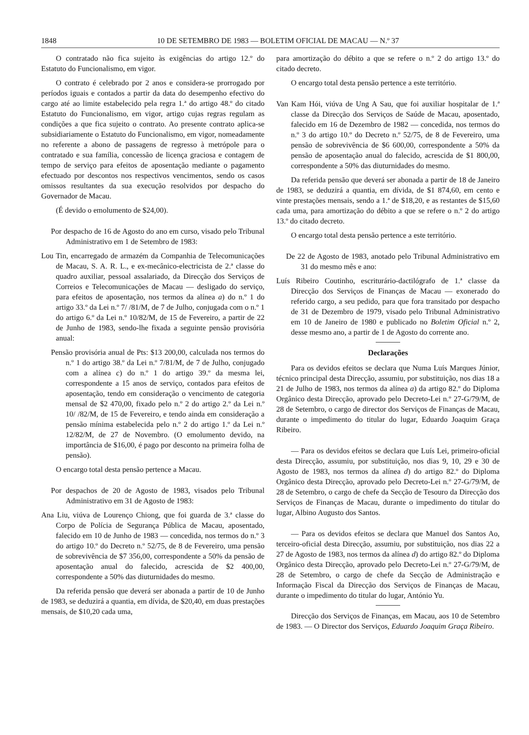1848 10 DE SETEMBRO DE 1983 — BOLETIM OFICIAL DE MACAU — N.º 37
O contratado não fica sujeito às exigências do artigo 12.º do Estatuto do Funcionalismo, em vigor.
O contrato é celebrado por 2 anos e considera-se prorrogado por períodos iguais e contados a partir da data do desempenho efectivo do cargo até ao limite estabelecido pela regra 1.ª do artigo 48.º do citado Estatuto do Funcionalismo, em vigor, artigo cujas regras regulam as condições a que fica sujeito o contrato. Ao presente contrato aplica-se subsidiariamente o Estatuto do Funcionalismo, em vigor, nomeadamente no referente a abono de passagens de regresso à metrópole para o contratado e sua família, concessão de licença graciosa e contagem de tempo de serviço para efeitos de aposentação mediante o pagamento efectuado por descontos nos respectivos vencimentos, sendo os casos omissos resultantes da sua execução resolvidos por despacho do Governador de Macau.
(É devido o emolumento de $24,00).
Por despacho de 16 de Agosto do ano em curso, visado pelo Tribunal Administrativo em 1 de Setembro de 1983:
Lou Tin, encarregado de armazém da Companhia de Telecomunicações de Macau, S. A. R. L., e ex-mecânico-electricista de 2.ª classe do quadro auxiliar, pessoal assalariado, da Direcção dos Serviços de Correios e Telecomunicações de Macau — desligado do serviço, para efeitos de aposentação, nos termos da alínea a) do n.º 1 do artigo 33.º da Lei n.º 7/ /81/M, de 7 de Julho, conjugada com o n.º 1 do artigo 6.º da Lei n.º 10/82/M, de 15 de Fevereiro, a partir de 22 de Junho de 1983, sendo-lhe fixada a seguinte pensão provisória anual:
Pensão provisória anual de Pts: $13 200,00, calculada nos termos do n.º 1 do artigo 38.º da Lei n.º 7/81/M, de 7 de Julho, conjugado com a alínea c) do n.º 1 do artigo 39.º da mesma lei, correspondente a 15 anos de serviço, contados para efeitos de aposentação, tendo em consideração o vencimento de categoria mensal de $2 470,00, fixado pelo n.º 2 do artigo 2.º da Lei n.º 10/ /82/M, de 15 de Fevereiro, e tendo ainda em consideração a pensão mínima estabelecida pelo n.º 2 do artigo 1.º da Lei n.º 12/82/M, de 27 de Novembro. (O emolumento devido, na importância de $16,00, é pago por desconto na primeira folha de pensão).
O encargo total desta pensão pertence a Macau.
Por despachos de 20 de Agosto de 1983, visados pelo Tribunal Administrativo em 31 de Agosto de 1983:
Ana Liu, viúva de Lourenço Chiong, que foi guarda de 3.ª classe do Corpo de Polícia de Segurança Pública de Macau, aposentado, falecido em 10 de Junho de 1983 — concedida, nos termos do n.º 3 do artigo 10.º do Decreto n.º 52/75, de 8 de Fevereiro, uma pensão de sobrevivência de $7 356,00, correspondente a 50% da pensão de aposentação anual do falecido, acrescida de $2 400,00, correspondente a 50% das diuturnidades do mesmo.
Da referida pensão que deverá ser abonada a partir de 10 de Junho de 1983, se deduzirá a quantia, em dívida, de $20,40, em duas prestações mensais, de $10,20 cada uma,
para amortização do débito a que se refere o n.º 2 do artigo 13.º do citado decreto.
O encargo total desta pensão pertence a este território.
Van Kam Hói, viúva de Ung A Sau, que foi auxiliar hospitalar de 1.ª classe da Direcção dos Serviços de Saúde de Macau, aposentado, falecido em 16 de Dezembro de 1982 — concedida, nos termos do n.º 3 do artigo 10.º do Decreto n.º 52/75, de 8 de Fevereiro, uma pensão de sobrevivência de $6 600,00, correspondente a 50% da pensão de aposentação anual do falecido, acrescida de $1 800,00, correspondente a 50% das diuturnidades do mesmo.
Da referida pensão que deverá ser abonada a partir de 18 de Janeiro de 1983, se deduzirá a quantia, em dívida, de $1 874,60, em cento e vinte prestações mensais, sendo a 1.ª de $18,20, e as restantes de $15,60 cada uma, para amortização do débito a que se refere o n.º 2 do artigo 13.º do citado decreto.
O encargo total desta pensão pertence a este território.
De 22 de Agosto de 1983, anotado pelo Tribunal Administrativo em 31 do mesmo mês e ano:
Luís Ribeiro Coutinho, escriturário-dactilógrafo de 1.ª classe da Direcção dos Serviços de Finanças de Macau — exonerado do referido cargo, a seu pedido, para que fora transitado por despacho de 31 de Dezembro de 1979, visado pelo Tribunal Administrativo em 10 de Janeiro de 1980 e publicado no Boletim Oficial n.º 2, desse mesmo ano, a partir de 1 de Agosto do corrente ano.
Declarações
Para os devidos efeitos se declara que Numa Luís Marques Júnior, técnico principal desta Direcção, assumiu, por substituição, nos dias 18 a 21 de Julho de 1983, nos termos da alínea a) da artigo 82.º do Diploma Orgânico desta Direcção, aprovado pelo Decreto-Lei n.º 27-G/79/M, de 28 de Setembro, o cargo de director dos Serviços de Finanças de Macau, durante o impedimento do titular do lugar, Eduardo Joaquim Graça Ribeiro.
— Para os devidos efeitos se declara que Luís Lei, primeiro-oficial desta Direcção, assumiu, por substituição, nos dias 9, 10, 29 e 30 de Agosto de 1983, nos termos da alínea d) do artigo 82.º do Diploma Orgânico desta Direcção, aprovado pelo Decreto-Lei n.º 27-G/79/M, de 28 de Setembro, o cargo de chefe da Secção de Tesouro da Direcção dos Serviços de Finanças de Macau, durante o impedimento do titular do lugar, Albino Augusto dos Santos.
— Para os devidos efeitos se declara que Manuel dos Santos Ao, terceiro-oficial desta Direcção, assumiu, por substituição, nos dias 22 a 27 de Agosto de 1983, nos termos da alínea d) do artigo 82.º do Diploma Orgânico desta Direcção, aprovado pelo Decreto-Lei n.º 27-G/79/M, de 28 de Setembro, o cargo de chefe da Secção de Administração e Informação Fiscal da Direcção dos Serviços de Finanças de Macau, durante o impedimento do titular do lugar, António Yu.
Direcção dos Serviços de Finanças, em Macau, aos 10 de Setembro de 1983. — O Director dos Serviços, Eduardo Joaquim Graça Ribeiro.